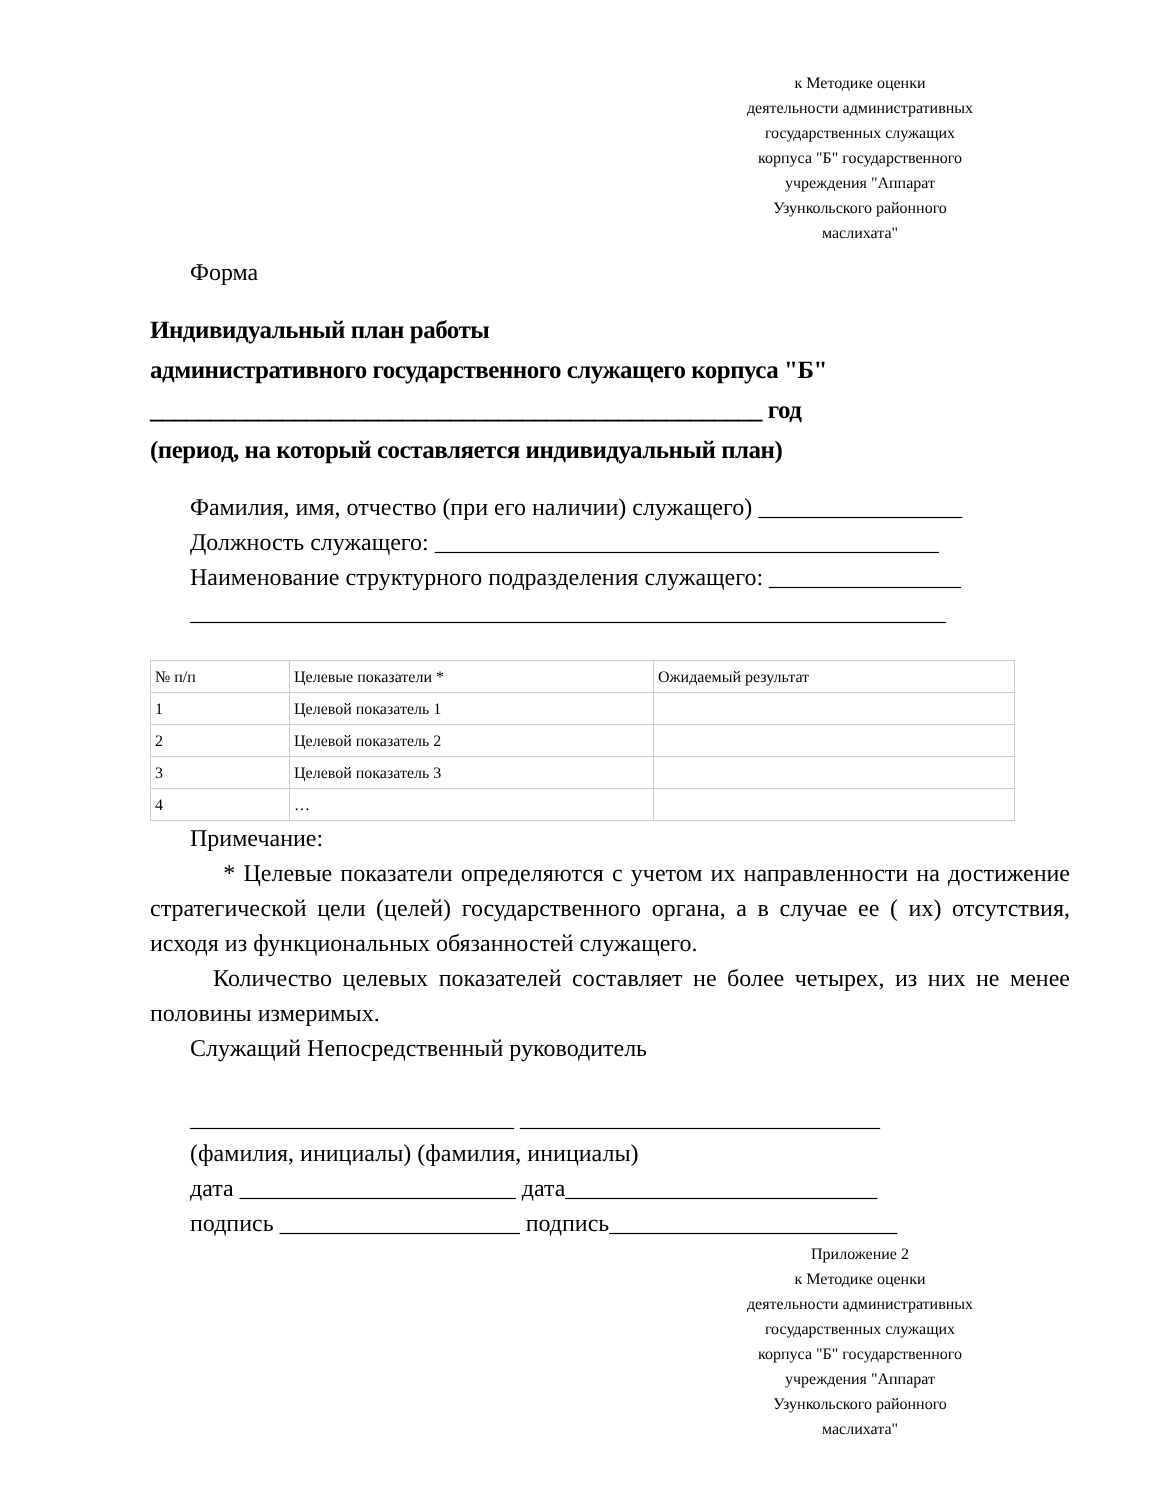к Методике оценки
деятельности административных
государственных служащих
корпуса "Б" государственного
учреждения "Аппарат
Узункольского районного
маслихата"
Форма
Индивидуальный план работы
административного государственного служащего корпуса "Б"
___________________________________________________ год
(период, на который составляется индивидуальный план)
Фамилия, имя, отчество (при его наличии) служащего) _________________
Должность служащего: __________________________________________
Наименование структурного подразделения служащего: ________________
_______________________________________________________________
| № п/п | Целевые показатели * | Ожидаемый результат |
| 1 | Целевой показатель 1 | |
| 2 | Целевой показатель 2 | |
| 3 | Целевой показатель 3 | |
| 4 | … | |
Примечание:
* Целевые показатели определяются с учетом их направленности на достижение стратегической цели (целей) государственного органа, а в случае ее ( их) отсутствия, исходя из функциональных обязанностей служащего.
Количество целевых показателей составляет не более четырех, из них не менее половины измеримых.
Служащий Непосредственный руководитель
___________________________ ______________________________
(фамилия, инициалы) (фамилия, инициалы)
дата _______________________ дата__________________________
подпись ____________________ подпись________________________
Приложение 2
к Методике оценки
деятельности административных
государственных служащих
корпуса "Б" государственного
учреждения "Аппарат
Узункольского районного
маслихата"